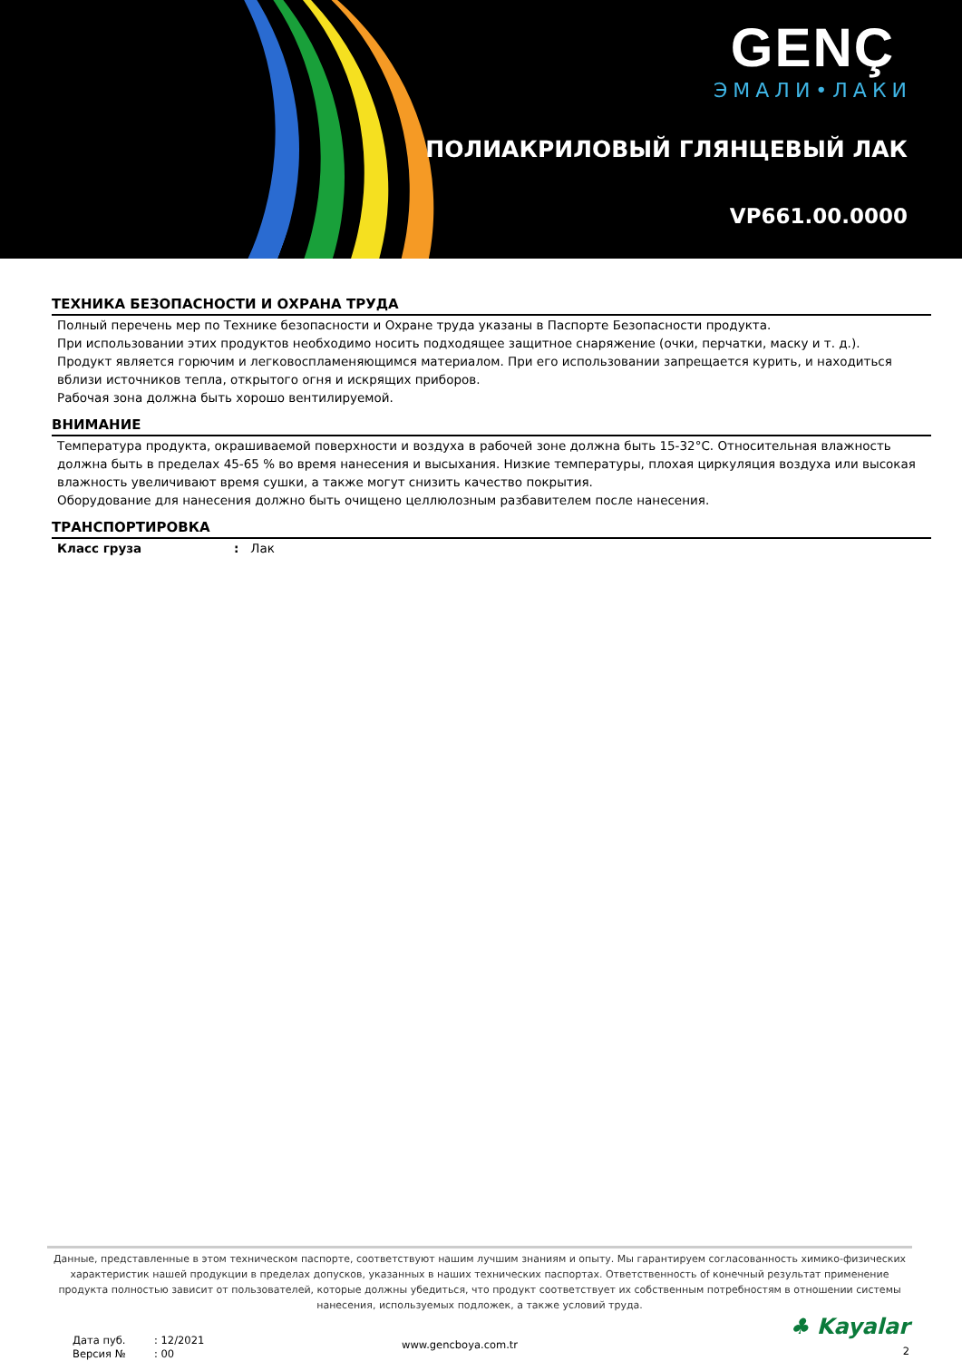GENÇ
ЭМАЛИ•ЛАКИ
ПОЛИАКРИЛОВЫЙ ГЛЯНЦЕВЫЙ ЛАК
VP661.00.0000
ТЕХНИКА БЕЗОПАСНОСТИ И ОХРАНА ТРУДА
Полный перечень мер по Технике безопасности и Охране труда указаны в Паспорте Безопасности продукта.
При использовании этих продуктов необходимо носить подходящее защитное снаряжение (очки, перчатки, маску и т. д.).
Продукт является горючим и легковоспламеняющимся материалом. При его использовании запрещается курить, и находиться вблизи источников тепла, открытого огня и искрящих приборов.
Рабочая зона должна быть хорошо вентилируемой.
ВНИМАНИЕ
Температура продукта, окрашиваемой поверхности и воздуха в рабочей зоне должна быть 15-32°C. Относительная влажность должна быть в пределах 45-65 % во время нанесения и высыхания. Низкие температуры, плохая циркуляция воздуха или высокая влажность увеличивают время сушки, а также могут снизить качество покрытия.
Оборудование для нанесения должно быть очищено целлюлозным разбавителем после нанесения.
ТРАНСПОРТИРОВКА
Класс груза: Лак
Данные, представленные в этом техническом паспорте, соответствуют нашим лучшим знаниям и опыту. Мы гарантируем согласованность химико-физических характеристик нашей продукции в пределах допусков, указанных в наших технических паспортах. Ответственность of конечный результат применение продукта полностью зависит от пользователей, которые должны убедиться, что продукт соответствует их собственным потребностям в отношении системы нанесения, используемых подложек, а также условий труда.
Дата пуб.: 12/2021
Версия №: 00
www.gencboya.com.tr
♣ Kayalar
2